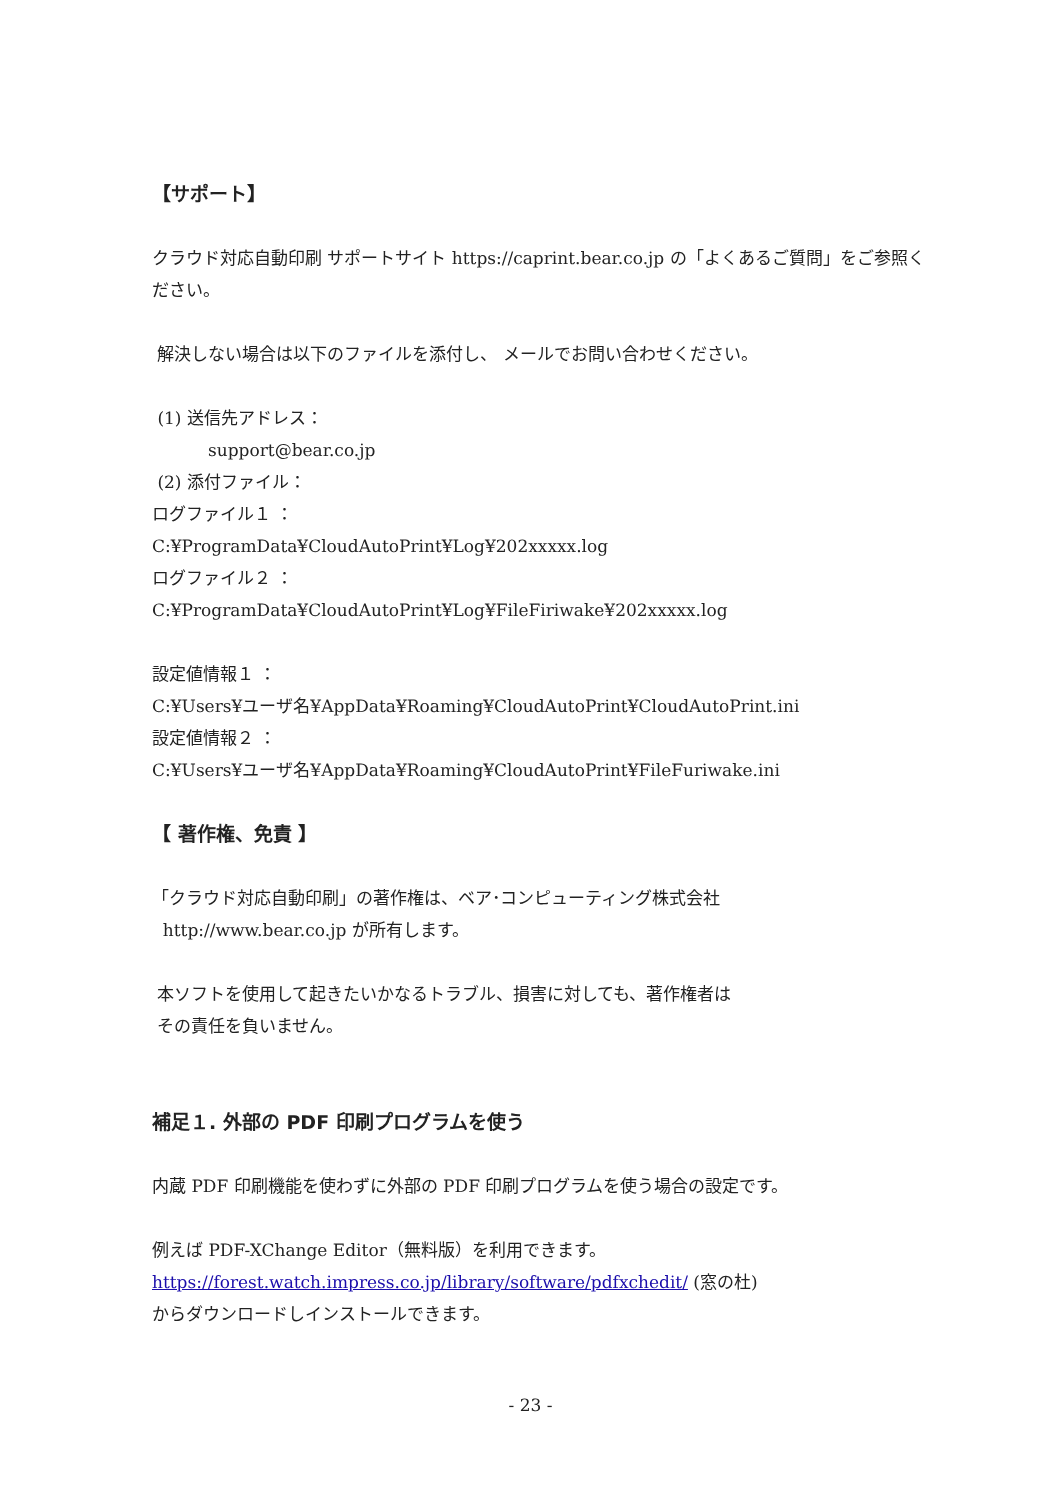【サポート】
クラウド対応自動印刷 サポートサイト https://caprint.bear.co.jp の「よくあるご質問」をご参照ください。
解決しない場合は以下のファイルを添付し、 メールでお問い合わせください。
(1) 送信先アドレス：
support@bear.co.jp
(2) 添付ファイル：
ログファイル１ ：
C:¥ProgramData¥CloudAutoPrint¥Log¥202xxxxx.log
ログファイル２ ：
C:¥ProgramData¥CloudAutoPrint¥Log¥FileFiriwake¥202xxxxx.log
設定値情報１ ：
C:¥Users¥ユーザ名¥AppData¥Roaming¥CloudAutoPrint¥CloudAutoPrint.ini
設定値情報２ ：
C:¥Users¥ユーザ名¥AppData¥Roaming¥CloudAutoPrint¥FileFuriwake.ini
【 著作権、免責 】
「クラウド対応自動印刷」の著作権は、ベア･コンピューティング株式会社
http://www.bear.co.jp が所有します。
本ソフトを使用して起きたいかなるトラブル、損害に対しても、著作権者は
その責任を負いません。
補足１. 外部の PDF 印刷プログラムを使う
内蔵 PDF 印刷機能を使わずに外部の PDF 印刷プログラムを使う場合の設定です。
例えば PDF-XChange Editor（無料版）を利用できます。
https://forest.watch.impress.co.jp/library/software/pdfxchedit/ (窓の杜)
からダウンロードしインストールできます。
- 23 -